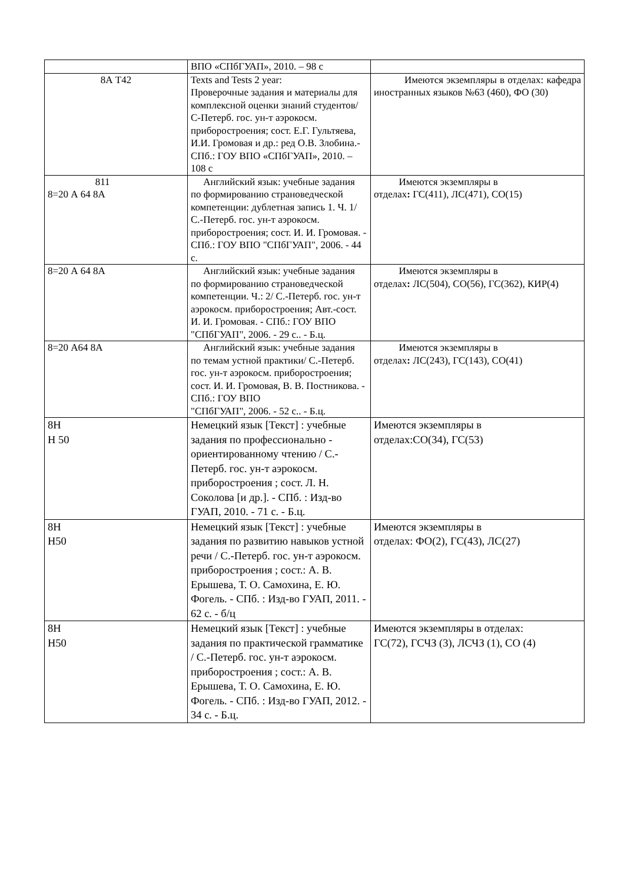| | ВПО «СПбГУАП», 2010. – 98 с | |
| 8А Т42 | Texts and Tests 2 year: Проверочные задания и материалы для комплексной оценки знаний студентов/ С-Петерб. гос. ун-т аэрокосм. приборостроения; сост. Е.Г. Гультяева, И.И. Громовая и др.: ред О.В. Злобина.- СПб.: ГОУ ВПО «СПбГУАП», 2010. – 108 с | Имеются экземпляры в отделах: кафедра иностранных языков №63 (460), ФО (30) |
| 811 8=20 А 64 8А | Английский язык: учебные задания по формированию страноведческой компетенции: дублетная запись 1. Ч. 1/ С.-Петерб. гос. ун-т аэрокосм. приборостроения; сост. И. И. Громовая. - СПб.: ГОУ ВПО "СПбГУАП", 2006. - 44 с. | Имеются экземпляры в отделах : ГС(411), ЛС(471), СО(15) |
| 8=20 А 64 8А | Английский язык: учебные задания по формированию страноведческой компетенции. Ч.: 2/ С.-Петерб. гос. ун-т аэрокосм. приборостроения; Авт.-сост. И. И. Громовая. - СПб.: ГОУ ВПО "СПбГУАП", 2006. - 29 с.. - Б.ц. | Имеются экземпляры в отделах : ЛС(504), СО(56), ГС(362), КИР(4) |
| 8=20 А64 8А | Английский язык: учебные задания по темам устной практики/ С.-Петерб. гос. ун-т аэрокосм. приборостроения; сост. И. И. Громовая, В. В. Постникова. - СПб.: ГОУ ВПО "СПбГУАП", 2006. - 52 с.. - Б.ц. | Имеются экземпляры в отделах : ЛС(243), ГС(143), СО(41) |
| 8Н Н 50 | Немецкий язык [Текст] : учебные задания по профессионально - ориентированному чтению / С.-Петерб. гос. ун-т аэрокосм. приборостроения ; сост. Л. Н. Соколова [и др.]. - СПб. : Изд-во ГУАП, 2010. - 71 с. - Б.ц. | Имеются экземпляры в отделах:СО(34), ГС(53) |
| 8Н Н50 | Немецкий язык [Текст] : учебные задания по развитию навыков устной речи / С.-Петерб. гос. ун-т аэрокосм. приборостроения ; сост.: А. В. Ерышева, Т. О. Самохина, Е. Ю. Фогель. - СПб. : Изд-во ГУАП, 2011. - 62 с. - б/ц | Имеются экземпляры в отделах: ФО(2), ГС(43), ЛС(27) |
| 8Н Н50 | Немецкий язык [Текст] : учебные задания по практической грамматике / С.-Петерб. гос. ун-т аэрокосм. приборостроения ; сост.: А. В. Ерышева, Т. О. Самохина, Е. Ю. Фогель. - СПб. : Изд-во ГУАП, 2012. - 34 с. - Б.ц. | Имеются экземпляры в отделах: ГС(72), ГСЧЗ (3), ЛСЧЗ (1), СО (4) |